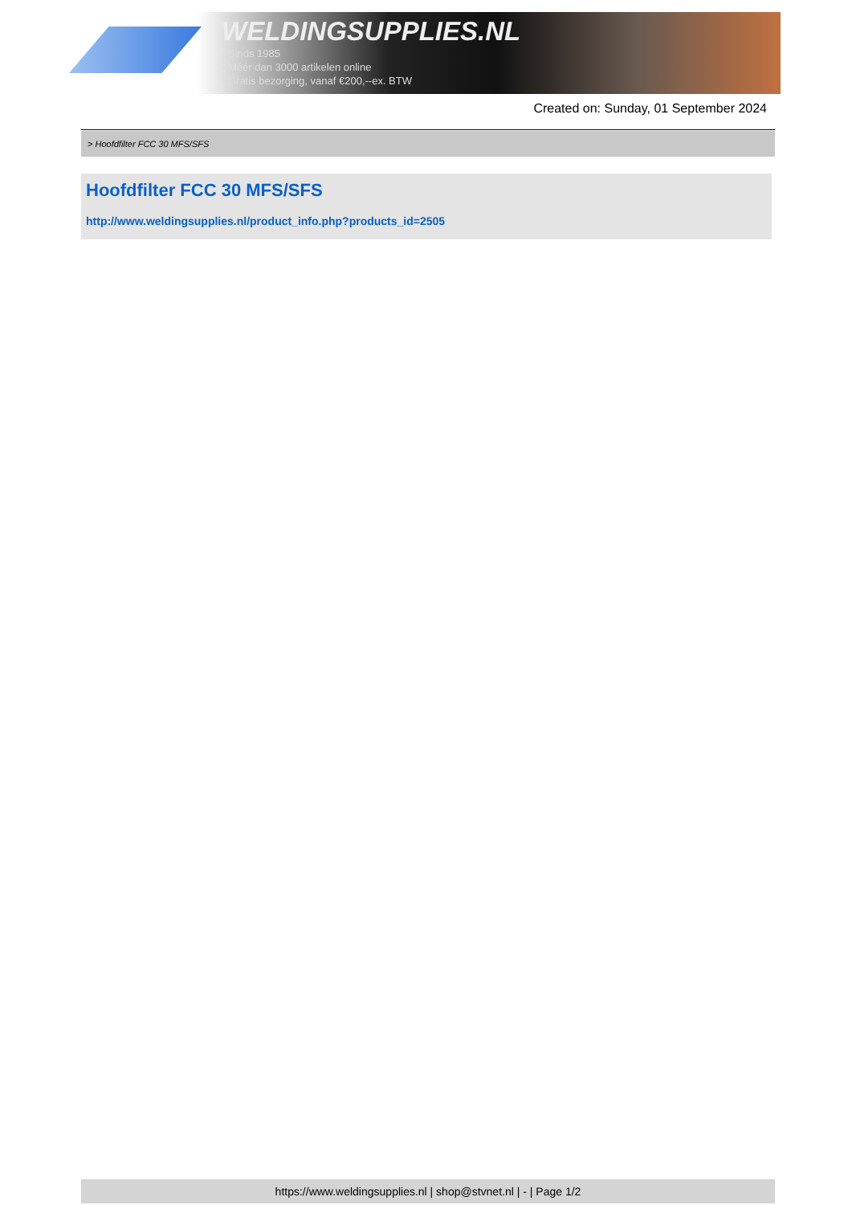WELDINGSUPPLIES.NL
- Sinds 1985
- Méér dan 3000 artikelen online
- Gratis bezorging, vanaf €200,--ex. BTW
Created on: Sunday, 01 September 2024
> Hoofdfilter FCC 30 MFS/SFS
Hoofdfilter FCC 30 MFS/SFS
http://www.weldingsupplies.nl/product_info.php?products_id=2505
https://www.weldingsupplies.nl | shop@stvnet.nl | - | Page 1/2